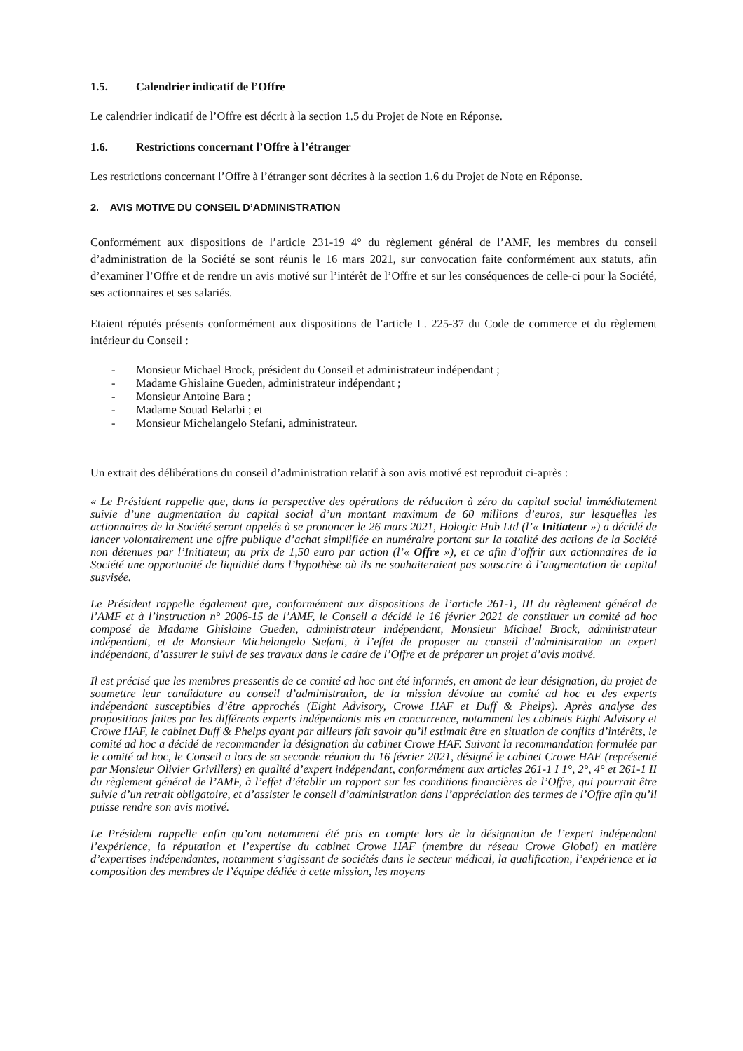1.5. Calendrier indicatif de l’Offre
Le calendrier indicatif de l’Offre est décrit à la section 1.5 du Projet de Note en Réponse.
1.6. Restrictions concernant l’Offre à l’étranger
Les restrictions concernant l’Offre à l’étranger sont décrites à la section 1.6 du Projet de Note en Réponse.
2. AVIS MOTIVE DU CONSEIL D’ADMINISTRATION
Conformément aux dispositions de l’article 231-19 4° du règlement général de l’AMF, les membres du conseil d’administration de la Société se sont réunis le 16 mars 2021, sur convocation faite conformément aux statuts, afin d’examiner l’Offre et de rendre un avis motivé sur l’intérêt de l’Offre et sur les conséquences de celle-ci pour la Société, ses actionnaires et ses salariés.
Etaient réputés présents conformément aux dispositions de l’article L. 225-37 du Code de commerce et du règlement intérieur du Conseil :
- Monsieur Michael Brock, président du Conseil et administrateur indépendant ;
- Madame Ghislaine Gueden, administrateur indépendant ;
- Monsieur Antoine Bara ;
- Madame Souad Belarbi ; et
- Monsieur Michelangelo Stefani, administrateur.
Un extrait des délibérations du conseil d’administration relatif à son avis motivé est reproduit ci-après :
« Le Président rappelle que, dans la perspective des opérations de réduction à zéro du capital social immédiatement suivie d’une augmentation du capital social d’un montant maximum de 60 millions d’euros, sur lesquelles les actionnaires de la Société seront appelés à se prononcer le 26 mars 2021, Hologic Hub Ltd (l’« Initiateur ») a décidé de lancer volontairement une offre publique d’achat simplifiée en numéraire portant sur la totalité des actions de la Société non détenues par l’Initiateur, au prix de 1,50 euro par action (l’« Offre »), et ce afin d’offrir aux actionnaires de la Société une opportunité de liquidité dans l’hypothèse où ils ne souhaiteraient pas souscrire à l’augmentation de capital susvisée.
Le Président rappelle également que, conformément aux dispositions de l’article 261-1, III du règlement général de l’AMF et à l’instruction n° 2006-15 de l’AMF, le Conseil a décidé le 16 février 2021 de constituer un comité ad hoc composé de Madame Ghislaine Gueden, administrateur indépendant, Monsieur Michael Brock, administrateur indépendant, et de Monsieur Michelangelo Stefani, à l’effet de proposer au conseil d’administration un expert indépendant, d’assurer le suivi de ses travaux dans le cadre de l’Offre et de préparer un projet d’avis motivé.
Il est précisé que les membres pressentis de ce comité ad hoc ont été informés, en amont de leur désignation, du projet de soumettre leur candidature au conseil d’administration, de la mission dévolue au comité ad hoc et des experts indépendant susceptibles d’être approchés (Eight Advisory, Crowe HAF et Duff & Phelps). Après analyse des propositions faites par les différents experts indépendants mis en concurrence, notamment les cabinets Eight Advisory et Crowe HAF, le cabinet Duff & Phelps ayant par ailleurs fait savoir qu’il estimait être en situation de conflits d’intérêts, le comité ad hoc a décidé de recommander la désignation du cabinet Crowe HAF. Suivant la recommandation formulée par le comité ad hoc, le Conseil a lors de sa seconde réunion du 16 février 2021, désigné le cabinet Crowe HAF (représenté par Monsieur Olivier Grivillers) en qualité d’expert indépendant, conformément aux articles 261-1 I 1°, 2°, 4° et 261-1 II du règlement général de l’AMF, à l’effet d’établir un rapport sur les conditions financières de l’Offre, qui pourrait être suivie d’un retrait obligatoire, et d’assister le conseil d’administration dans l’appréciation des termes de l’Offre afin qu’il puisse rendre son avis motivé.
Le Président rappelle enfin qu’ont notamment été pris en compte lors de la désignation de l’expert indépendant l’expérience, la réputation et l’expertise du cabinet Crowe HAF (membre du réseau Crowe Global) en matière d’expertises indépendantes, notamment s’agissant de sociétés dans le secteur médical, la qualification, l’expérience et la composition des membres de l’équipe dédiée à cette mission, les moyens